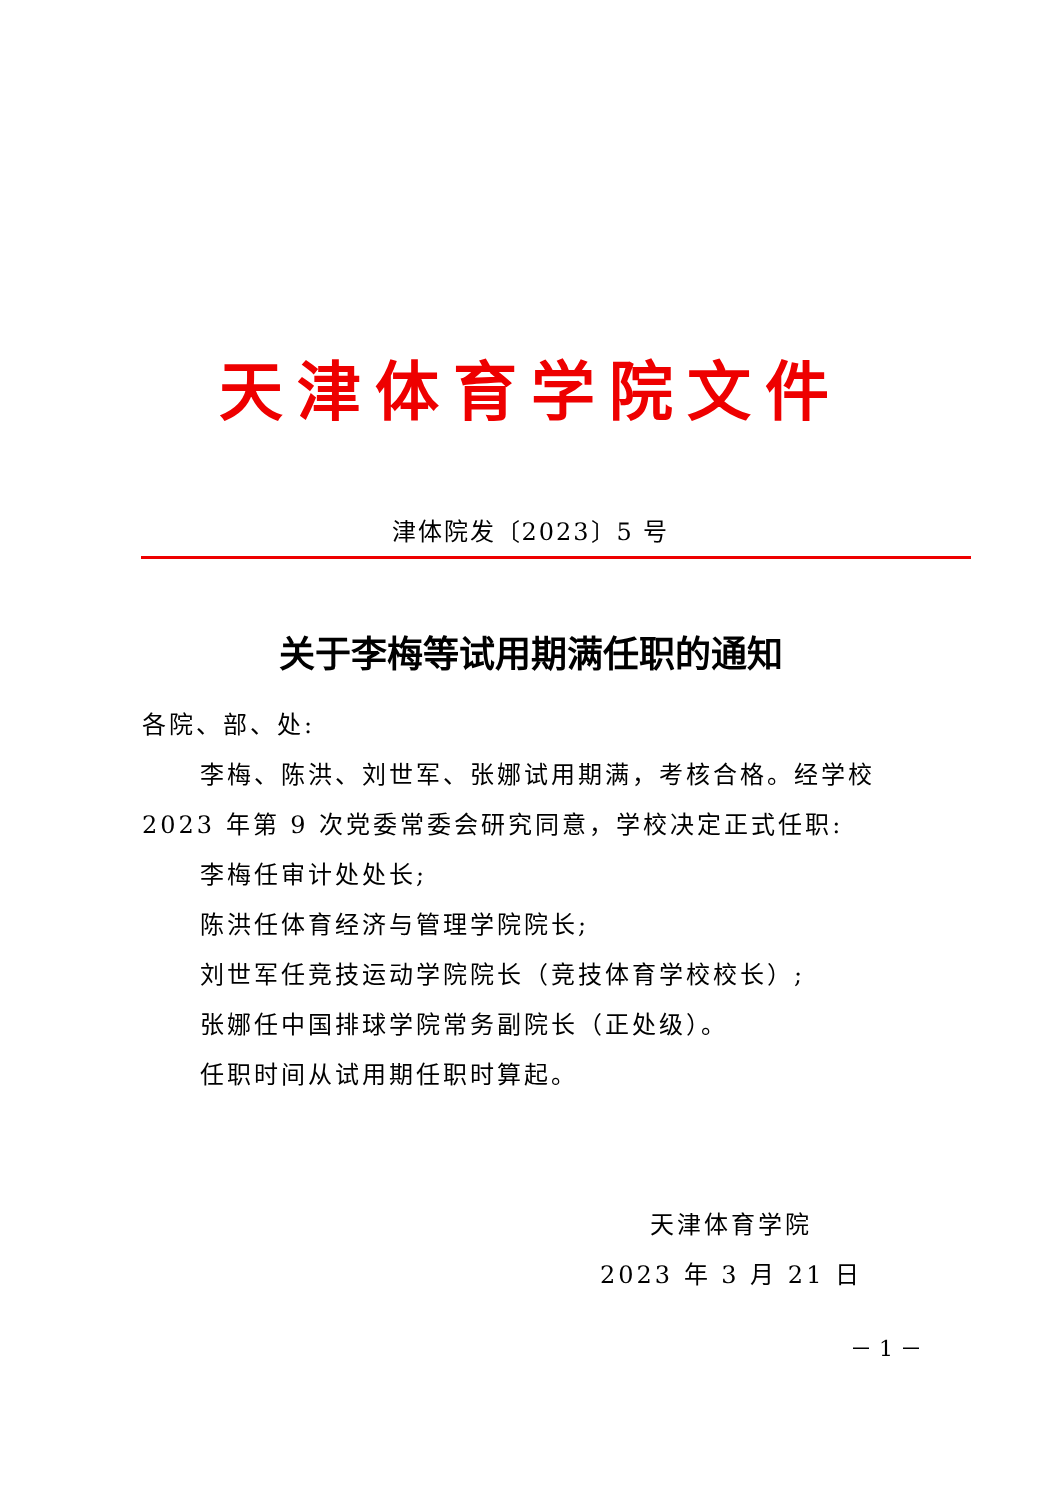天津体育学院文件
津体院发〔2023〕5 号
关于李梅等试用期满任职的通知
各院、部、处:
李梅、陈洪、刘世军、张娜试用期满，考核合格。经学校2023 年第 9 次党委常委会研究同意，学校决定正式任职:
李梅任审计处处长;
陈洪任体育经济与管理学院院长;
刘世军任竞技运动学院院长（竞技体育学校校长）;
张娜任中国排球学院常务副院长（正处级）。
任职时间从试用期任职时算起。
天津体育学院
2023 年 3 月 21 日
－ 1 －